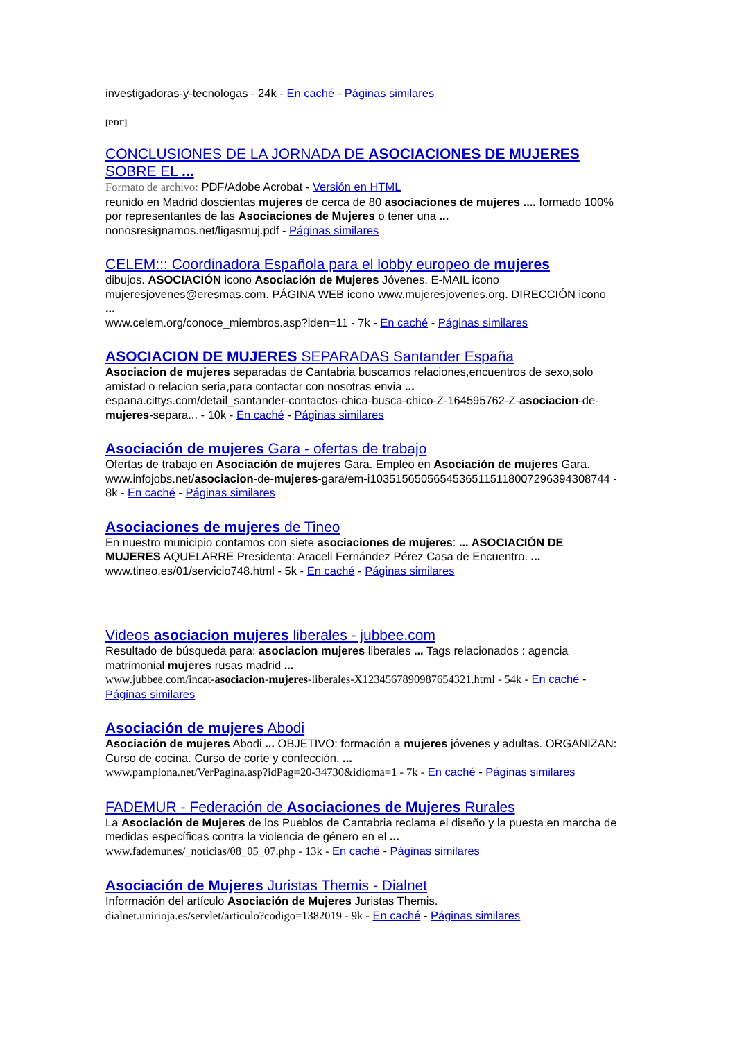investigadoras-y-tecnologas - 24k - En caché - Páginas similares
[PDF]
CONCLUSIONES DE LA JORNADA DE ASOCIACIONES DE MUJERES SOBRE EL ...
Formato de archivo: PDF/Adobe Acrobat - Versión en HTML
reunido en Madrid doscientas mujeres de cerca de 80 asociaciones de mujeres .... formado 100% por representantes de las Asociaciones de Mujeres o tener una ...
nonosresignamos.net/ligasmuj.pdf - Páginas similares
CELEM::: Coordinadora Española para el lobby europeo de mujeres
dibujos. ASOCIACIÓN icono Asociación de Mujeres Jóvenes. E-MAIL icono mujeresjovenes@eresmas.com. PÁGINA WEB icono www.mujeresjovenes.org. DIRECCIÓN icono ...
www.celem.org/conoce_miembros.asp?iden=11 - 7k - En caché - Páginas similares
ASOCIACION DE MUJERES SEPARADAS Santander España
Asociacion de mujeres separadas de Cantabria buscamos relaciones,encuentros de sexo,solo amistad o relacion seria,para contactar con nosotras envia ...
espana.cittys.com/detail_santander-contactos-chica-busca-chico-Z-164595762-Z-asociacion-de-mujeres-separa... - 10k - En caché - Páginas similares
Asociación de mujeres Gara - ofertas de trabajo
Ofertas de trabajo en Asociación de mujeres Gara. Empleo en Asociación de mujeres Gara.
www.infojobs.net/asociacion-de-mujeres-gara/em-i103515650565453651151180072963943087​44 - 8k - En caché - Páginas similares
Asociaciones de mujeres de Tineo
En nuestro municipio contamos con siete asociaciones de mujeres: ... ASOCIACIÓN DE MUJERES AQUELARRE Presidenta: Araceli Fernández Pérez Casa de Encuentro. ...
www.tineo.es/01/servicio748.html - 5k - En caché - Páginas similares
Videos asociacion mujeres liberales - jubbee.com
Resultado de búsqueda para: asociacion mujeres liberales ... Tags relacionados : agencia matrimonial mujeres rusas madrid ...
www.jubbee.com/incat-asociacion-mujeres-liberales-X1234567890987654321.html - 54k - En caché - Páginas similares
Asociación de mujeres Abodi
Asociación de mujeres Abodi ... OBJETIVO: formación a mujeres jóvenes y adultas. ORGANIZAN: Curso de cocina. Curso de corte y confección. ...
www.pamplona.net/VerPagina.asp?idPag=20-34730&idioma=1 - 7k - En caché - Páginas similares
FADEMUR - Federación de Asociaciones de Mujeres Rurales
La Asociación de Mujeres de los Pueblos de Cantabria reclama el diseño y la puesta en marcha de medidas específicas contra la violencia de género en el ...
www.fademur.es/_noticias/08_05_07.php - 13k - En caché - Páginas similares
Asociación de Mujeres Juristas Themis - Dialnet
Información del artículo Asociación de Mujeres Juristas Themis.
dialnet.unirioja.es/servlet/articulo?codigo=1382019 - 9k - En caché - Páginas similares